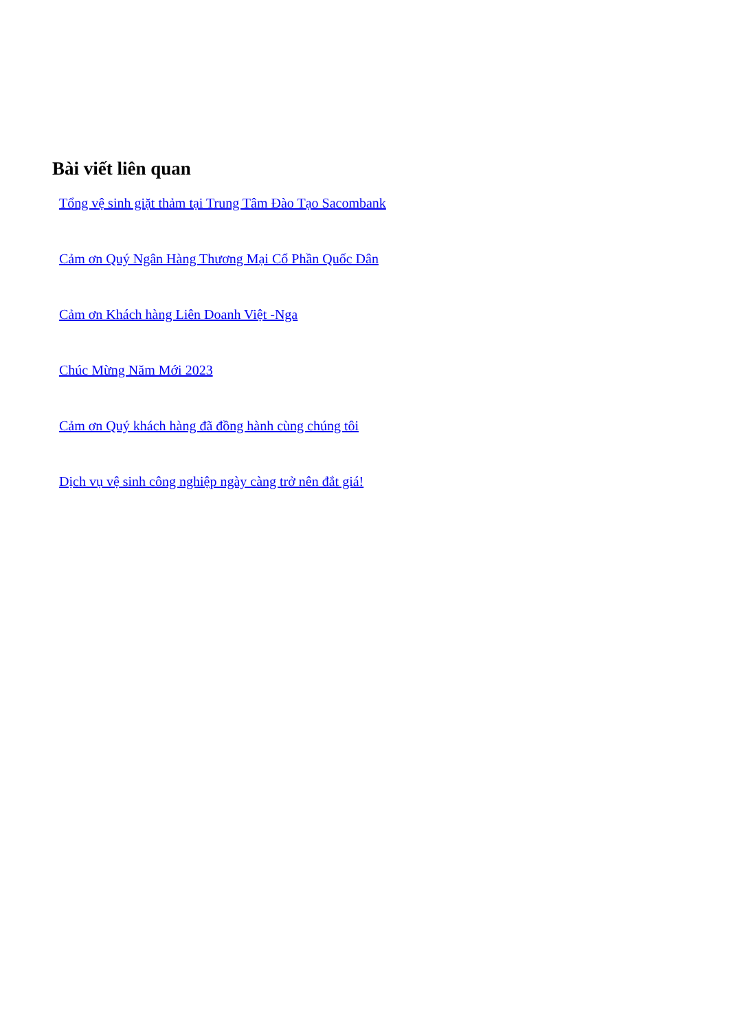Bài viết liên quan
Tổng vệ sinh giặt thảm tại Trung Tâm Đào Tạo Sacombank
Cảm ơn Quý Ngân Hàng Thương Mại Cổ Phần Quốc Dân
Cảm ơn Khách hàng Liên Doanh Việt -Nga
Chúc Mừng Năm Mới 2023
Cảm ơn Quý khách hàng đã đồng hành cùng chúng tôi
Dịch vụ vệ sinh công nghiệp ngày càng trở nên đắt giá!